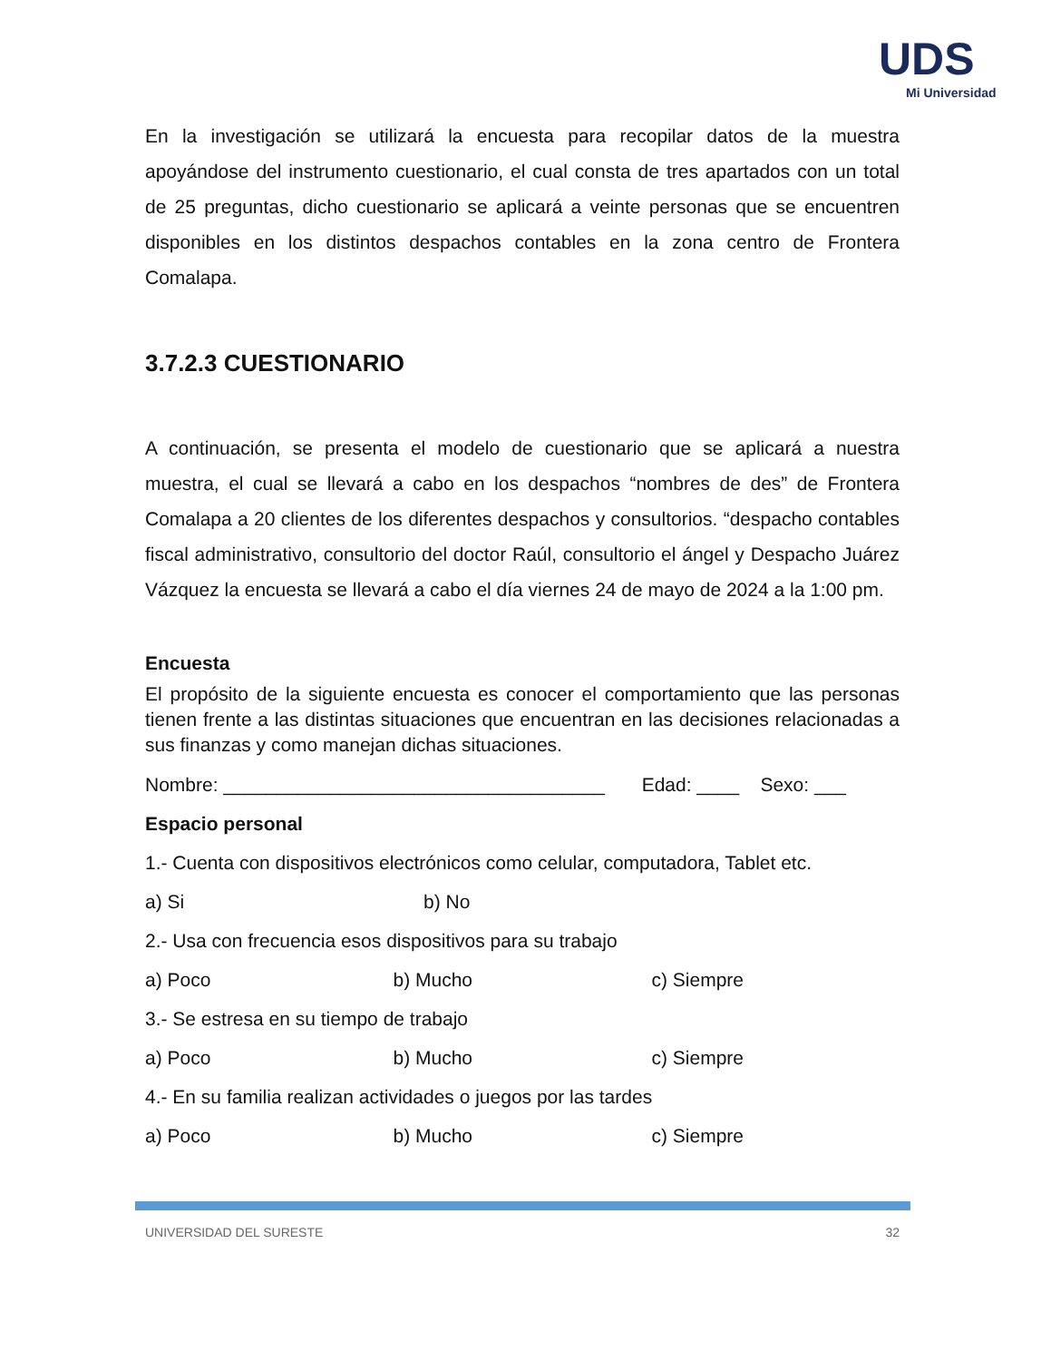UDS
Mi Universidad
En la investigación se utilizará la encuesta para recopilar datos de la muestra apoyándose del instrumento cuestionario, el cual consta de tres apartados con un total de 25 preguntas, dicho cuestionario se aplicará a veinte personas que se encuentren disponibles en los distintos despachos contables en la zona centro de Frontera Comalapa.
3.7.2.3 CUESTIONARIO
A continuación, se presenta el modelo de cuestionario que se aplicará a nuestra muestra, el cual se llevará a cabo en los despachos “nombres de des” de Frontera Comalapa a 20 clientes de los diferentes despachos y consultorios. “despacho contables fiscal administrativo, consultorio del doctor Raúl, consultorio el ángel y Despacho Juárez Vázquez la encuesta se llevará a cabo el día viernes 24 de mayo de 2024 a la 1:00 pm.
Encuesta
El propósito de la siguiente encuesta es conocer el comportamiento que las personas tienen frente a las distintas situaciones que encuentran en las decisiones relacionadas a sus finanzas y como manejan dichas situaciones.
Nombre: ____________________________________ Edad: ____ Sexo: ___
Espacio personal
1.- Cuenta con dispositivos electrónicos como celular, computadora, Tablet etc.
a) Si b) No
2.- Usa con frecuencia esos dispositivos para su trabajo
a) Poco b) Mucho c) Siempre
3.- Se estresa en su tiempo de trabajo
a) Poco b) Mucho c) Siempre
4.- En su familia realizan actividades o juegos por las tardes
a) Poco b) Mucho c) Siempre
UNIVERSIDAD DEL SURESTE 32